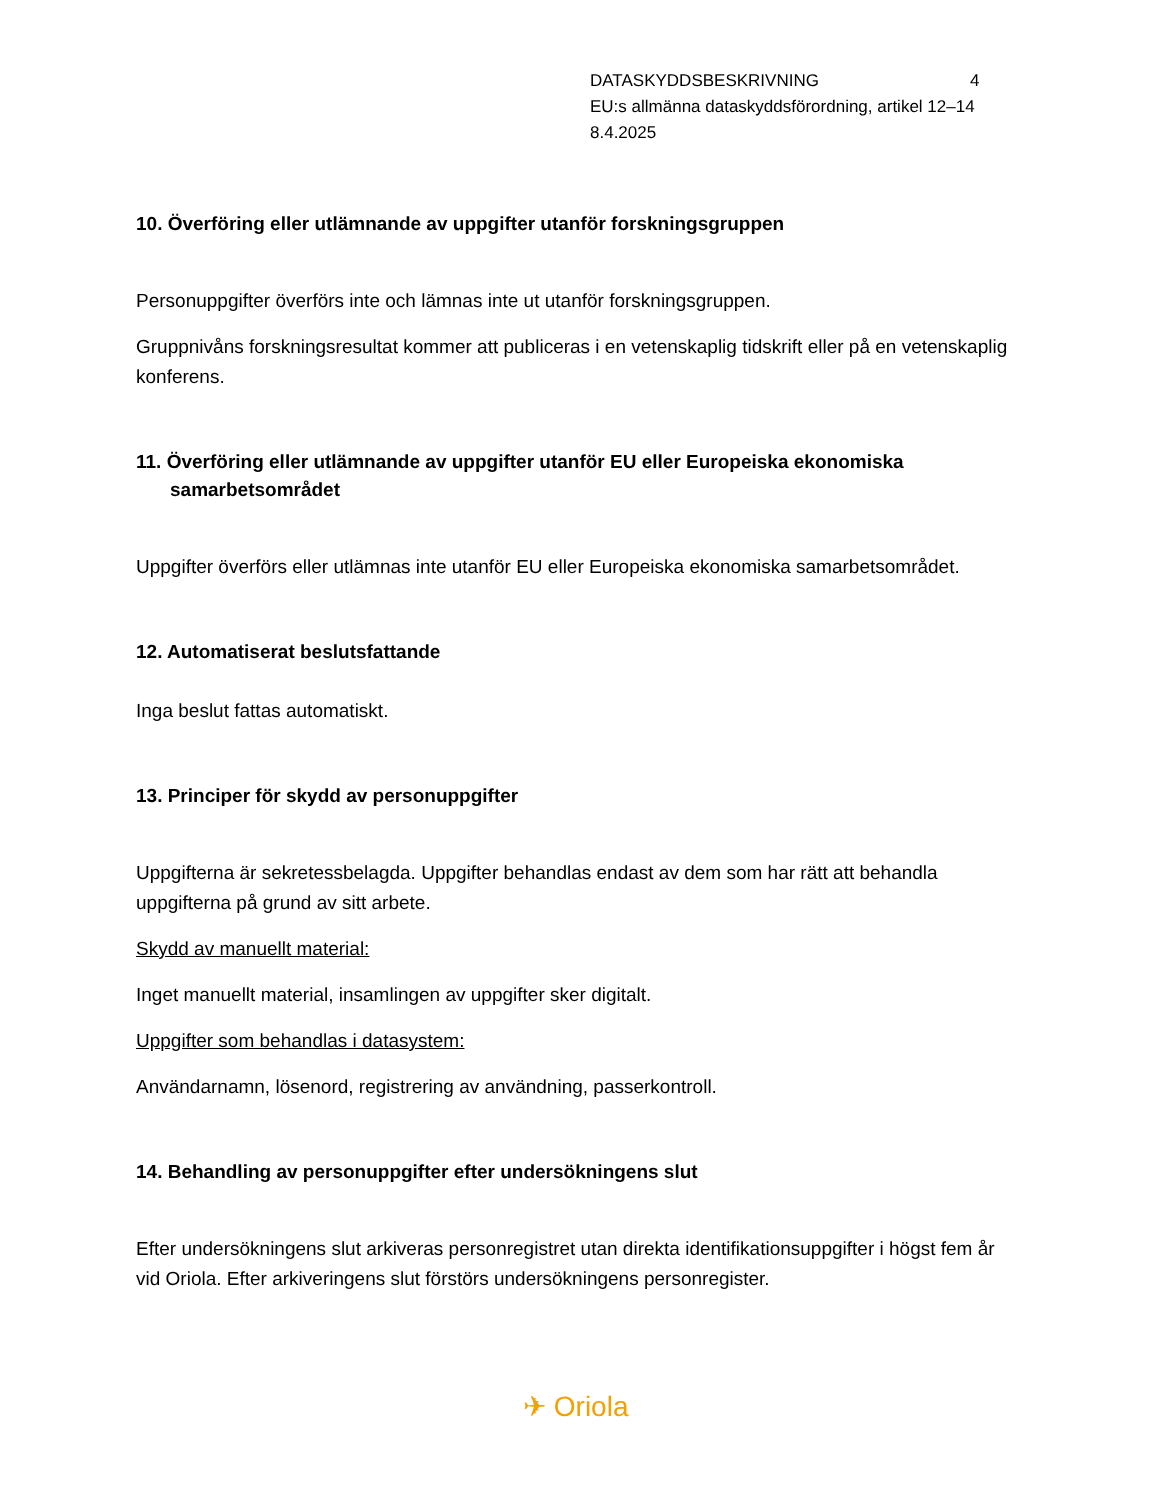DATASKYDDSBESKRIVNING 4
EU:s allmänna dataskyddsförordning, artikel 12–14
8.4.2025
10. Överföring eller utlämnande av uppgifter utanför forskningsgruppen
Personuppgifter överförs inte och lämnas inte ut utanför forskningsgruppen.
Gruppnivåns forskningsresultat kommer att publiceras i en vetenskaplig tidskrift eller på en vetenskaplig konferens.
11. Överföring eller utlämnande av uppgifter utanför EU eller Europeiska ekonomiska samarbetsområdet
Uppgifter överförs eller utlämnas inte utanför EU eller Europeiska ekonomiska samarbetsområdet.
12. Automatiserat beslutsfattande
Inga beslut fattas automatiskt.
13. Principer för skydd av personuppgifter
Uppgifterna är sekretessbelagda. Uppgifter behandlas endast av dem som har rätt att behandla uppgifterna på grund av sitt arbete.
Skydd av manuellt material:
Inget manuellt material, insamlingen av uppgifter sker digitalt.
Uppgifter som behandlas i datasystem:
Användarnamn, lösenord, registrering av användning, passerkontroll.
14. Behandling av personuppgifter efter undersökningens slut
Efter undersökningens slut arkiveras personregistret utan direkta identifikationsuppgifter i högst fem år vid Oriola. Efter arkiveringens slut förstörs undersökningens personregister.
✈ Oriola